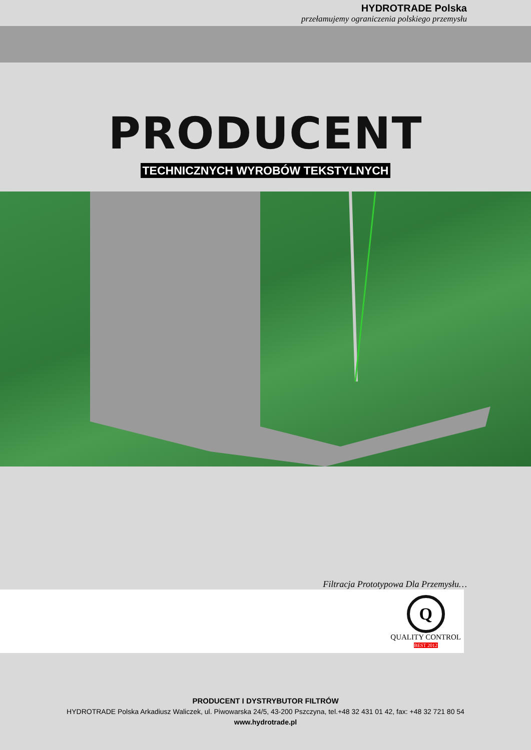HYDROTRADE Polska
przełamujemy ograniczenia polskiego przemysłu
PRODUCENT
TECHNICZNYCH WYROBÓW TEKSTYLNYCH
Filtracja Prototypowa Dla Przemysłu…
Q
QUALITY CONTROL
BEST 2012
PRODUCENT I DYSTRYBUTOR FILTRÓW
HYDROTRADE Polska Arkadiusz Waliczek, ul. Piwowarska 24/5, 43-200 Pszczyna, tel.+48 32 431 01 42, fax: +48 32 721 80 54
www.hydrotrade.pl